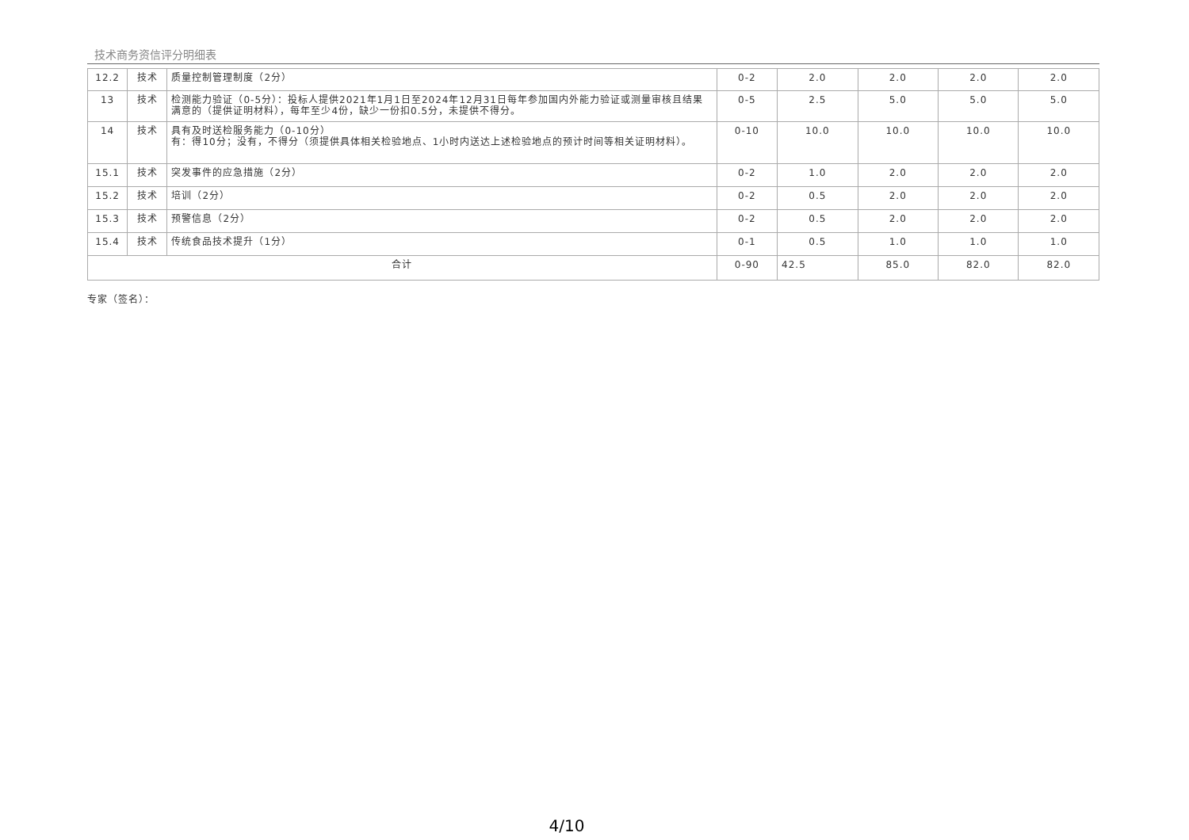技术商务资信评分明细表
| 12.2 | 技术 | 质量控制管理制度（2分） | 0-2 | 2.0 | 2.0 | 2.0 | 2.0 |
| 13 | 技术 | 检测能力验证（0-5分）：投标人提供2021年1月1日至2024年12月31日每年参加国内外能力验证或测量审核且结果满意的（提供证明材料），每年至少4份，缺少一份扣0.5分，未提供不得分。 | 0-5 | 2.5 | 5.0 | 5.0 | 5.0 |
| 14 | 技术 | 具有及时送检服务能力（0-10分） 有：得10分；没有，不得分（须提供具体相关检验地点、1小时内送达上述检验地点的预计时间等相关证明材料）。 | 0-10 | 10.0 | 10.0 | 10.0 | 10.0 |
| 15.1 | 技术 | 突发事件的应急措施（2分） | 0-2 | 1.0 | 2.0 | 2.0 | 2.0 |
| 15.2 | 技术 | 培训（2分） | 0-2 | 0.5 | 2.0 | 2.0 | 2.0 |
| 15.3 | 技术 | 预警信息（2分） | 0-2 | 0.5 | 2.0 | 2.0 | 2.0 |
| 15.4 | 技术 | 传统食品技术提升（1分） | 0-1 | 0.5 | 1.0 | 1.0 | 1.0 |
| 合计 | | | 0-90 | 42.5 | 85.0 | 82.0 | 82.0 |
专家（签名）：
4/10